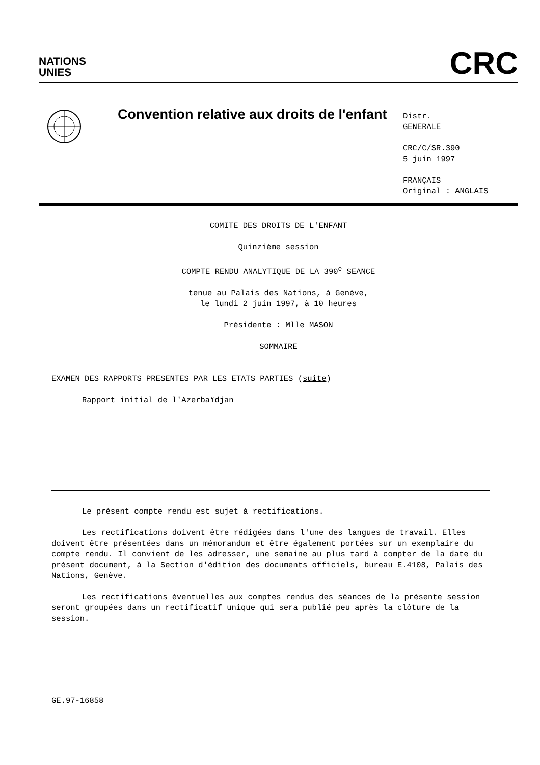NATIONS
UNIES
CRC
Convention relative aux droits de l'enfant
Distr.
GENERALE
CRC/C/SR.390
5 juin 1997
FRANÇAIS
Original : ANGLAIS
COMITE DES DROITS DE L'ENFANT
Quinzième session
COMPTE RENDU ANALYTIQUE DE LA 390<sup>e</sup> SEANCE
tenue au Palais des Nations, à Genève,
le lundi 2 juin 1997, à 10 heures
Présidente : Mlle MASON
SOMMAIRE
EXAMEN DES RAPPORTS PRESENTES PAR LES ETATS PARTIES (suite)
Rapport initial de l'Azerbaïdjan
Le présent compte rendu est sujet à rectifications.
Les rectifications doivent être rédigées dans l'une des langues de travail. Elles doivent être présentées dans un mémorandum et être également portées sur un exemplaire du compte rendu. Il convient de les adresser, une semaine au plus tard à compter de la date du présent document, à la Section d'édition des documents officiels, bureau E.4108, Palais des Nations, Genève.
Les rectifications éventuelles aux comptes rendus des séances de la présente session seront groupées dans un rectificatif unique qui sera publié peu après la clôture de la session.
GE.97-16858